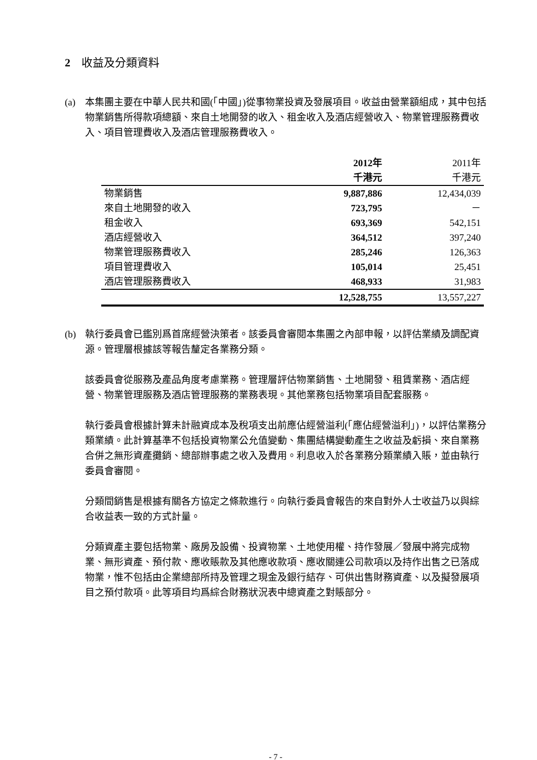2 收益及分類資料
(a) 本集團主要在中華人民共和國(「中國」)從事物業投資及發展項目。收益由營業額組成，其中包括物業銷售所得款項總額、來自土地開發的收入、租金收入及酒店經營收入、物業管理服務費收入、項目管理費收入及酒店管理服務費收入。
| | 2012年 | 2011年 |
| --- | --- | --- |
| | 千港元 | 千港元 |
| 物業銷售 | 9,887,886 | 12,434,039 |
| 來自土地開發的收入 | 723,795 | － |
| 租金收入 | 693,369 | 542,151 |
| 酒店經營收入 | 364,512 | 397,240 |
| 物業管理服務費收入 | 285,246 | 126,363 |
| 項目管理費收入 | 105,014 | 25,451 |
| 酒店管理服務費收入 | 468,933 | 31,983 |
| | 12,528,755 | 13,557,227 |
(b) 執行委員會已鑑別爲首席經營決策者。該委員會審閱本集團之內部申報，以評估業績及調配資源。管理層根據該等報告釐定各業務分類。
該委員會從服務及產品角度考慮業務。管理層評估物業銷售、土地開發、租賃業務、酒店經營、物業管理服務及酒店管理服務的業務表現。其他業務包括物業項目配套服務。
執行委員會根據計算未計融資成本及稅項支出前應佔經營溢利(「應佔經營溢利」)，以評估業務分類業績。此計算基準不包括投資物業公允值變動、集團結構變動產生之收益及虧損、來自業務合併之無形資產攤銷、總部辦事處之收入及費用。利息收入於各業務分類業績入賬，並由執行委員會審閱。
分類間銷售是根據有關各方協定之條款進行。向執行委員會報告的來自對外人士收益乃以與綜合收益表一致的方式計量。
分類資產主要包括物業、廠房及設備、投資物業、土地使用權、持作發展／發展中將完成物業、無形資產、預付款、應收賬款及其他應收款項、應收關連公司款項以及持作出售之已落成物業，惟不包括由企業總部所持及管理之現金及銀行結存、可供出售財務資產、以及擬發展項目之預付款項。此等項目均爲綜合財務狀況表中總資產之對賬部分。
- 7 -